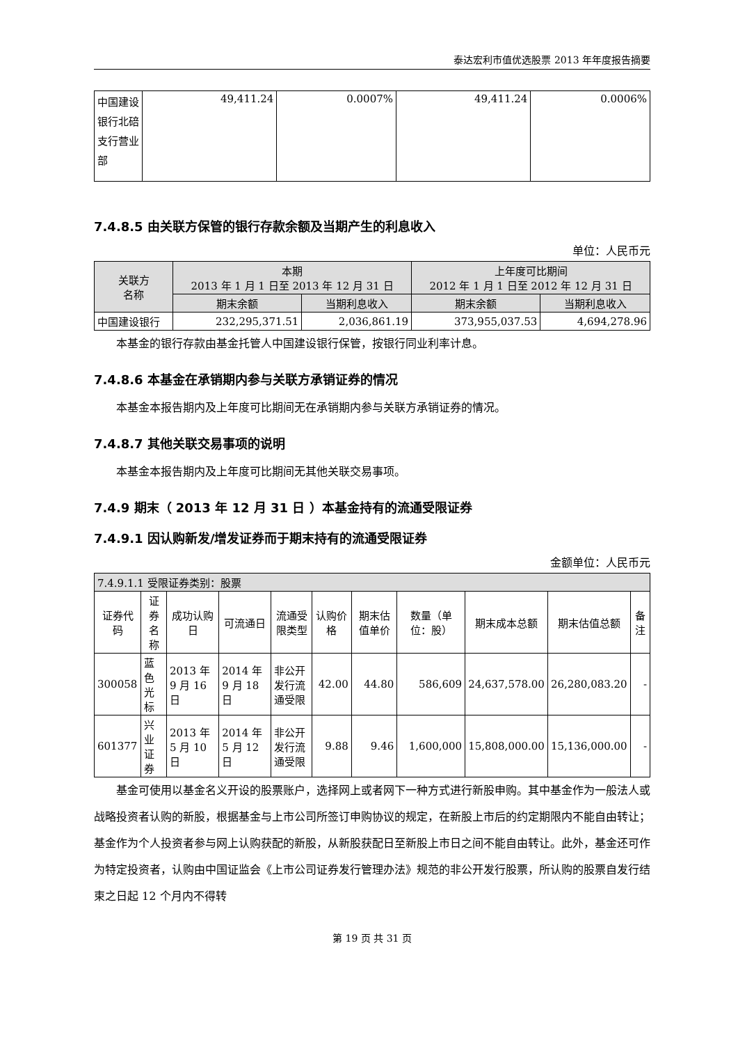泰达宏利市值优选股票 2013 年年度报告摘要
| 中国建设银行北碚支行营业部 | 49,411.24 | 0.0007% | 49,411.24 | 0.0006% |
7.4.8.5 由关联方保管的银行存款余额及当期产生的利息收入
单位：人民币元
| 关联方 名称 | 本期 2013 年 1 月 1 日至 2013 年 12 月 31 日 | | 上年度可比期间 2012 年 1 月 1 日至 2012 年 12 月 31 日 | |
| --- | --- | --- | --- | --- |
| | 期末余额 | 当期利息收入 | 期末余额 | 当期利息收入 |
| 中国建设银行 | 232,295,371.51 | 2,036,861.19 | 373,955,037.53 | 4,694,278.96 |
本基金的银行存款由基金托管人中国建设银行保管，按银行同业利率计息。
7.4.8.6 本基金在承销期内参与关联方承销证券的情况
本基金本报告期内及上年度可比期间无在承销期内参与关联方承销证券的情况。
7.4.8.7 其他关联交易事项的说明
本基金本报告期内及上年度可比期间无其他关联交易事项。
7.4.9 期末（ 2013 年 12 月 31 日 ）本基金持有的流通受限证券
7.4.9.1 因认购新发/增发证券而于期末持有的流通受限证券
金额单位：人民币元
| 7.4.9.1.1 受限证券类别：股票 | | | | | | | | | | |
| --- | --- | --- | --- | --- | --- | --- | --- | --- | --- | --- |
| 证券代码 | 证券名称 | 成功认购日 | 可流通日 | 流通受限类型 | 认购价格 | 期末估值单价 | 数量（单位：股） | 期末成本总额 | 期末估值总额 | 备注 |
| 300058 | 蓝色光标 | 2013 年 9 月 16 日 | 2014 年 9 月 18 日 | 非公开发行流通受限 | 42.00 | 44.80 | 586,609 | 24,637,578.00 | 26,280,083.20 | - |
| 601377 | 兴业证券 | 2013 年 5 月 10 日 | 2014 年 5 月 12 日 | 非公开发行流通受限 | 9.88 | 9.46 | 1,600,000 | 15,808,000.00 | 15,136,000.00 | - |
基金可使用以基金名义开设的股票账户，选择网上或者网下一种方式进行新股申购。其中基金作为一般法人或战略投资者认购的新股，根据基金与上市公司所签订申购协议的规定，在新股上市后的约定期限内不能自由转让；基金作为个人投资者参与网上认购获配的新股，从新股获配日至新股上市日之间不能自由转让。此外，基金还可作为特定投资者，认购由中国证监会《上市公司证券发行管理办法》规范的非公开发行股票，所认购的股票自发行结束之日起 12 个月内不得转
第 19 页 共 31 页